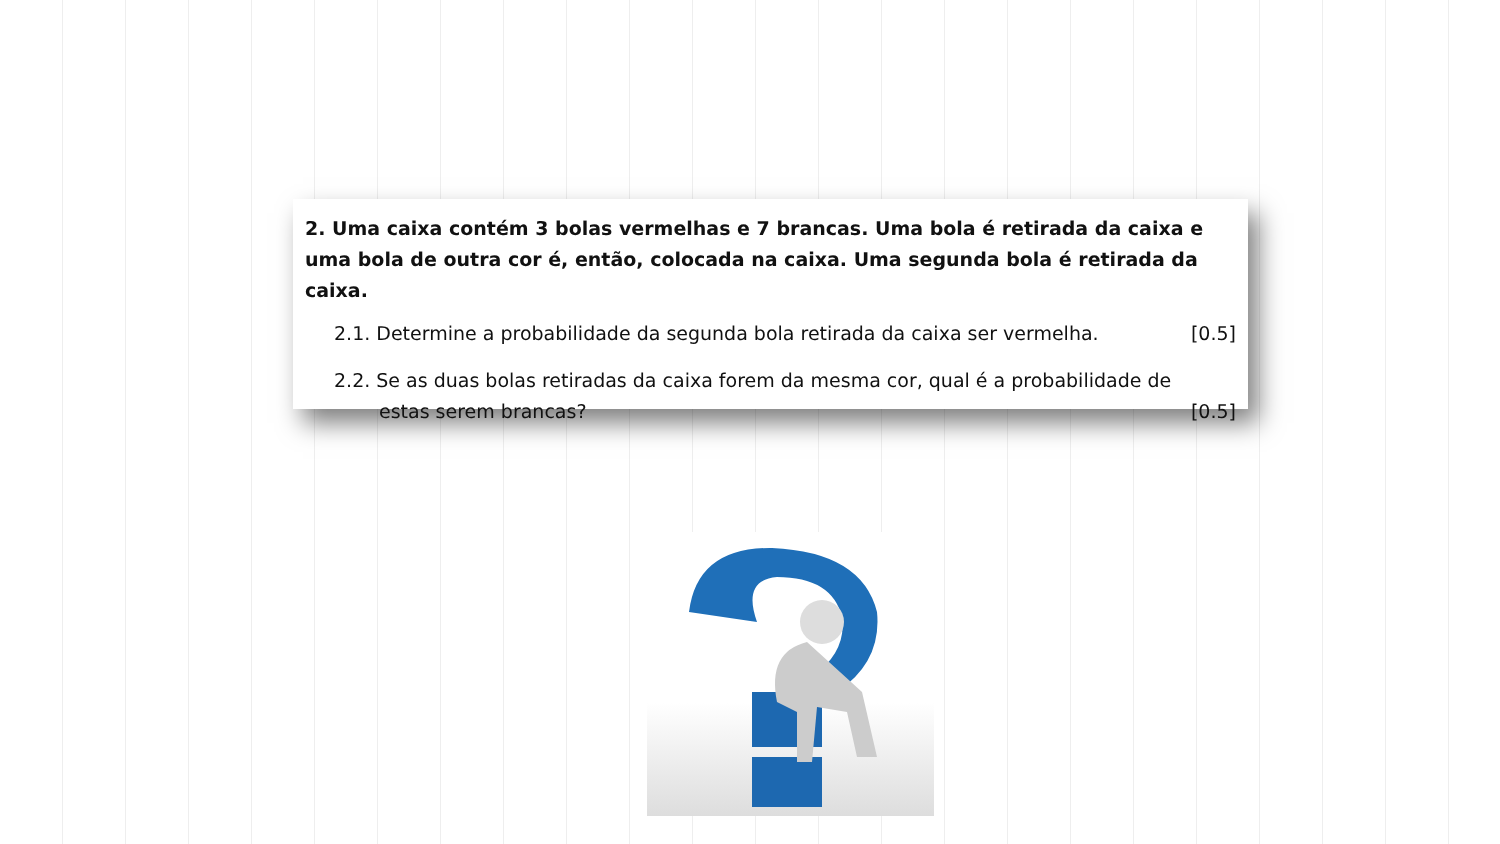2. Uma caixa contém 3 bolas vermelhas e 7 brancas. Uma bola é retirada da caixa e uma bola de outra cor é, então, colocada na caixa. Uma segunda bola é retirada da caixa.
2.1. Determine a probabilidade da segunda bola retirada da caixa ser vermelha. [0.5]
2.2. Se as duas bolas retiradas da caixa forem da mesma cor, qual é a probabilidade de
estas serem brancas? [0.5]